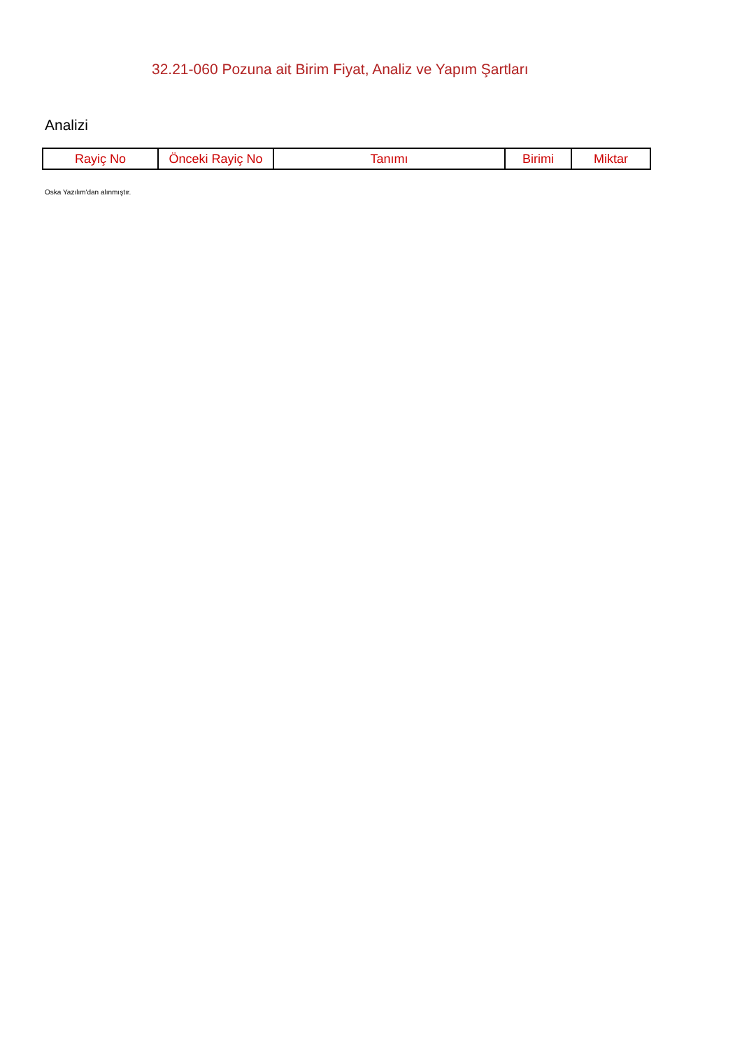32.21-060 Pozuna ait Birim Fiyat, Analiz ve Yapım Şartları
Analizi
| Rayiç No | Önceki Rayiç No | Tanımı | Birimi | Miktar |
| --- | --- | --- | --- | --- |
Oska Yazılım'dan alınmıştır.